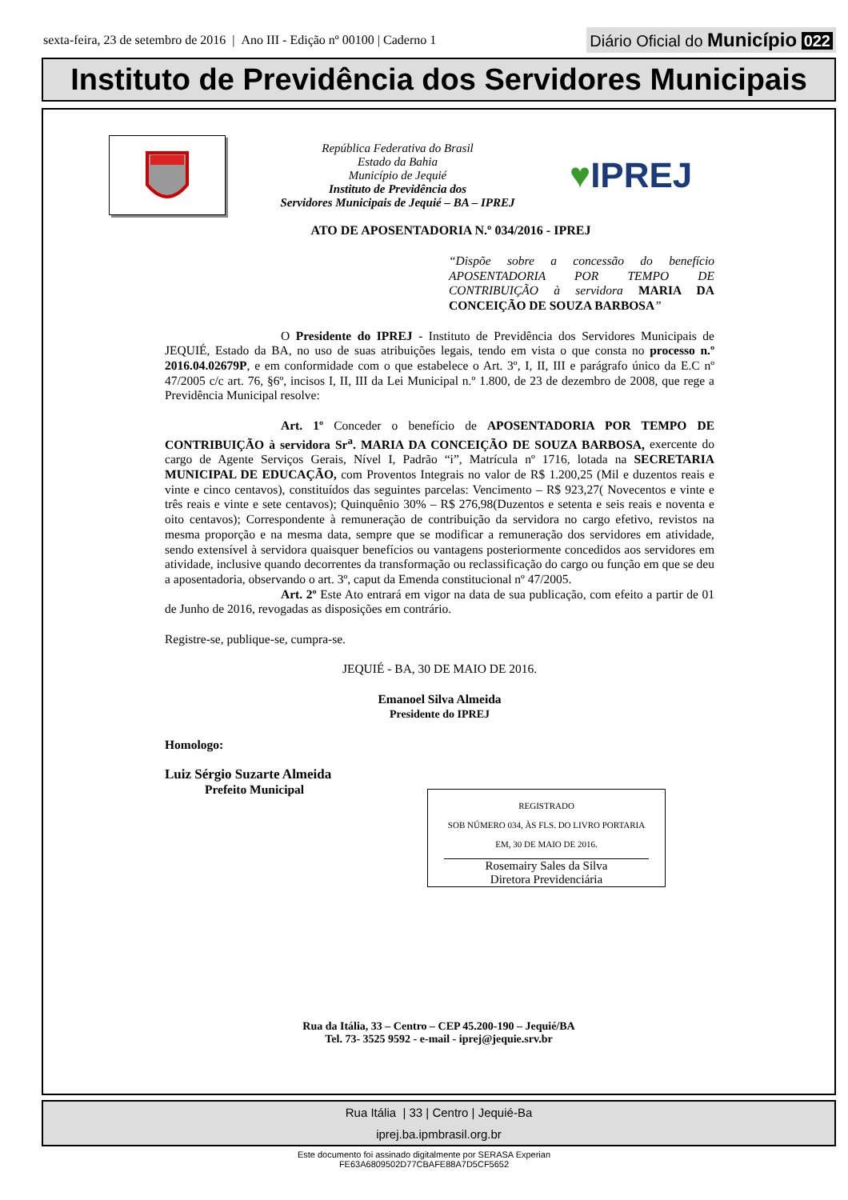sexta-feira, 23 de setembro de 2016 | Ano III - Edição nº 00100 | Caderno 1
Diário Oficial do Município 022
Instituto de Previdência dos Servidores Municipais
República Federativa do Brasil
Estado da Bahia
Município de Jequié
Instituto de Previdência dos
Servidores Municipais de Jequié – BA – IPREJ
♥IPREJ
ATO DE APOSENTADORIA N.º 034/2016 - IPREJ
“Dispõe sobre a concessão do benefício APOSENTADORIA POR TEMPO DE CONTRIBUIÇÃO à servidora MARIA DA CONCEIÇÃO DE SOUZA BARBOSA”
O Presidente do IPREJ - Instituto de Previdência dos Servidores Municipais de JEQUIÉ, Estado da BA, no uso de suas atribuições legais, tendo em vista o que consta no processo n.º 2016.04.02679P, e em conformidade com o que estabelece o Art. 3º, I, II, III e parágrafo único da E.C nº 47/2005 c/c art. 76, §6º, incisos I, II, III da Lei Municipal n.º 1.800, de 23 de dezembro de 2008, que rege a Previdência Municipal resolve:
Art. 1º Conceder o benefício de APOSENTADORIA POR TEMPO DE CONTRIBUIÇÃO à servidora Sr<sup>a</sup>. MARIA DA CONCEIÇÃO DE SOUZA BARBOSA, exercente do cargo de Agente Serviços Gerais, Nível I, Padrão “i”, Matrícula nº 1716, lotada na SECRETARIA MUNICIPAL DE EDUCAÇÃO, com Proventos Integrais no valor de R$ 1.200,25 (Mil e duzentos reais e vinte e cinco centavos), constituídos das seguintes parcelas: Vencimento – R$ 923,27( Novecentos e vinte e três reais e vinte e sete centavos); Quinquênio 30% – R$ 276,98(Duzentos e setenta e seis reais e noventa e oito centavos); Correspondente à remuneração de contribuição da servidora no cargo efetivo, revistos na mesma proporção e na mesma data, sempre que se modificar a remuneração dos servidores em atividade, sendo extensível à servidora quaisquer benefícios ou vantagens posteriormente concedidos aos servidores em atividade, inclusive quando decorrentes da transformação ou reclassificação do cargo ou função em que se deu a aposentadoria, observando o art. 3º, caput da Emenda constitucional nº 47/2005.
Art. 2º Este Ato entrará em vigor na data de sua publicação, com efeito a partir de 01 de Junho de 2016, revogadas as disposições em contrário.
Registre-se, publique-se, cumpra-se.
JEQUIÉ - BA, 30 DE MAIO DE 2016.
Emanoel Silva Almeida
Presidente do IPREJ
Homologo:
Luiz Sérgio Suzarte Almeida
Prefeito Municipal
REGISTRADO
SOB NÚMERO 034, ÀS FLS. DO LIVRO PORTARIA
EM, 30 DE MAIO DE 2016.
Rosemairy Sales da Silva
Diretora Previdenciária
Rua da Itália, 33 – Centro – CEP 45.200-190 – Jequié/BA
Tel. 73- 3525 9592 - e-mail - iprej@jequie.srv.br
Rua Itália | 33 | Centro | Jequié-Ba
iprej.ba.ipmbrasil.org.br
Este documento foi assinado digitalmente por SERASA Experian
FE63A6809502D77CBAFE88A7D5CF5652